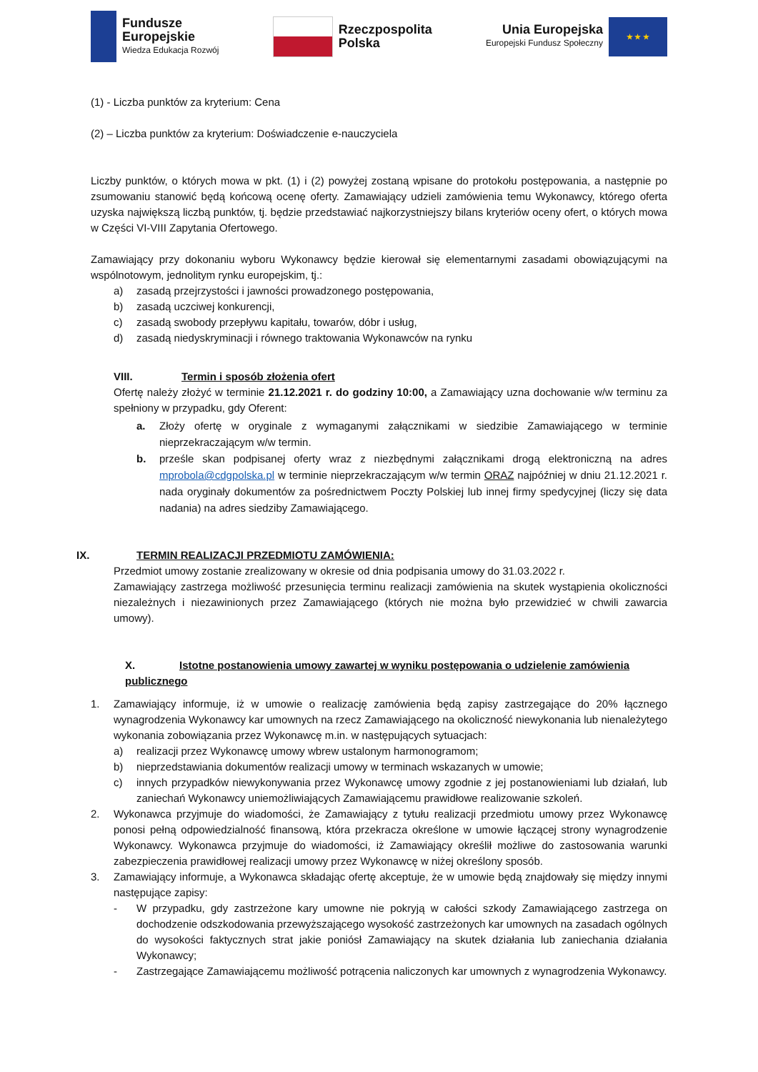Fundusze
Europejskie
Wiedza Edukacja Rozwój
Rzeczpospolita
Polska
Unia Europejska
Europejski Fundusz Społeczny
★ ★ ★
(1) - Liczba punktów za kryterium: Cena
(2) – Liczba punktów za kryterium: Doświadczenie e-nauczyciela
Liczby punktów, o których mowa w pkt. (1) i (2) powyżej zostaną wpisane do protokołu postępowania, a następnie po zsumowaniu stanowić będą końcową ocenę oferty. Zamawiający udzieli zamówienia temu Wykonawcy, którego oferta uzyska największą liczbą punktów, tj. będzie przedstawiać najkorzystniejszy bilans kryteriów oceny ofert, o których mowa w Części VI-VIII Zapytania Ofertowego.
Zamawiający przy dokonaniu wyboru Wykonawcy będzie kierował się elementarnymi zasadami obowiązującymi na wspólnotowym, jednolitym rynku europejskim, tj.:
a) zasadą przejrzystości i jawności prowadzonego postępowania,
b) zasadą uczciwej konkurencji,
c) zasadą swobody przepływu kapitału, towarów, dóbr i usług,
d) zasadą niedyskryminacji i równego traktowania Wykonawców na rynku
VIII. Termin i sposób złożenia ofert
Ofertę należy złożyć w terminie 21.12.2021 r. do godziny 10:00, a Zamawiający uzna dochowanie w/w terminu za spełniony w przypadku, gdy Oferent:
a. Złoży ofertę w oryginale z wymaganymi załącznikami w siedzibie Zamawiającego w terminie nieprzekraczającym w/w termin.
b. prześle skan podpisanej oferty wraz z niezbędnymi załącznikami drogą elektroniczną na adres mprobola@cdgpolska.pl w terminie nieprzekraczającym w/w termin ORAZ najpóźniej w dniu 21.12.2021 r. nada oryginały dokumentów za pośrednictwem Poczty Polskiej lub innej firmy spedycyjnej (liczy się data nadania) na adres siedziby Zamawiającego.
IX. TERMIN REALIZACJI PRZEDMIOTU ZAMÓWIENIA:
Przedmiot umowy zostanie zrealizowany w okresie od dnia podpisania umowy do 31.03.2022 r.
Zamawiający zastrzega możliwość przesunięcia terminu realizacji zamówienia na skutek wystąpienia okoliczności niezależnych i niezawinionych przez Zamawiającego (których nie można było przewidzieć w chwili zawarcia umowy).
X. Istotne postanowienia umowy zawartej w wyniku postępowania o udzielenie zamówienia
publicznego
1. Zamawiający informuje, iż w umowie o realizację zamówienia będą zapisy zastrzegające do 20% łącznego wynagrodzenia Wykonawcy kar umownych na rzecz Zamawiającego na okoliczność niewykonania lub nienależytego wykonania zobowiązania przez Wykonawcę m.in. w następujących sytuacjach:
a) realizacji przez Wykonawcę umowy wbrew ustalonym harmonogramom;
b) nieprzedstawiania dokumentów realizacji umowy w terminach wskazanych w umowie;
c) innych przypadków niewykonywania przez Wykonawcę umowy zgodnie z jej postanowieniami lub działań, lub zaniechań Wykonawcy uniemożliwiających Zamawiającemu prawidłowe realizowanie szkoleń.
2. Wykonawca przyjmuje do wiadomości, że Zamawiający z tytułu realizacji przedmiotu umowy przez Wykonawcę ponosi pełną odpowiedzialność finansową, która przekracza określone w umowie łączącej strony wynagrodzenie Wykonawcy. Wykonawca przyjmuje do wiadomości, iż Zamawiający określił możliwe do zastosowania warunki zabezpieczenia prawidłowej realizacji umowy przez Wykonawcę w niżej określony sposób.
3. Zamawiający informuje, a Wykonawca składając ofertę akceptuje, że w umowie będą znajdowały się między innymi następujące zapisy:
- W przypadku, gdy zastrzeżone kary umowne nie pokryją w całości szkody Zamawiającego zastrzega on dochodzenie odszkodowania przewyższającego wysokość zastrzeżonych kar umownych na zasadach ogólnych do wysokości faktycznych strat jakie poniósł Zamawiający na skutek działania lub zaniechania działania Wykonawcy;
- Zastrzegające Zamawiającemu możliwość potrącenia naliczonych kar umownych z wynagrodzenia Wykonawcy.